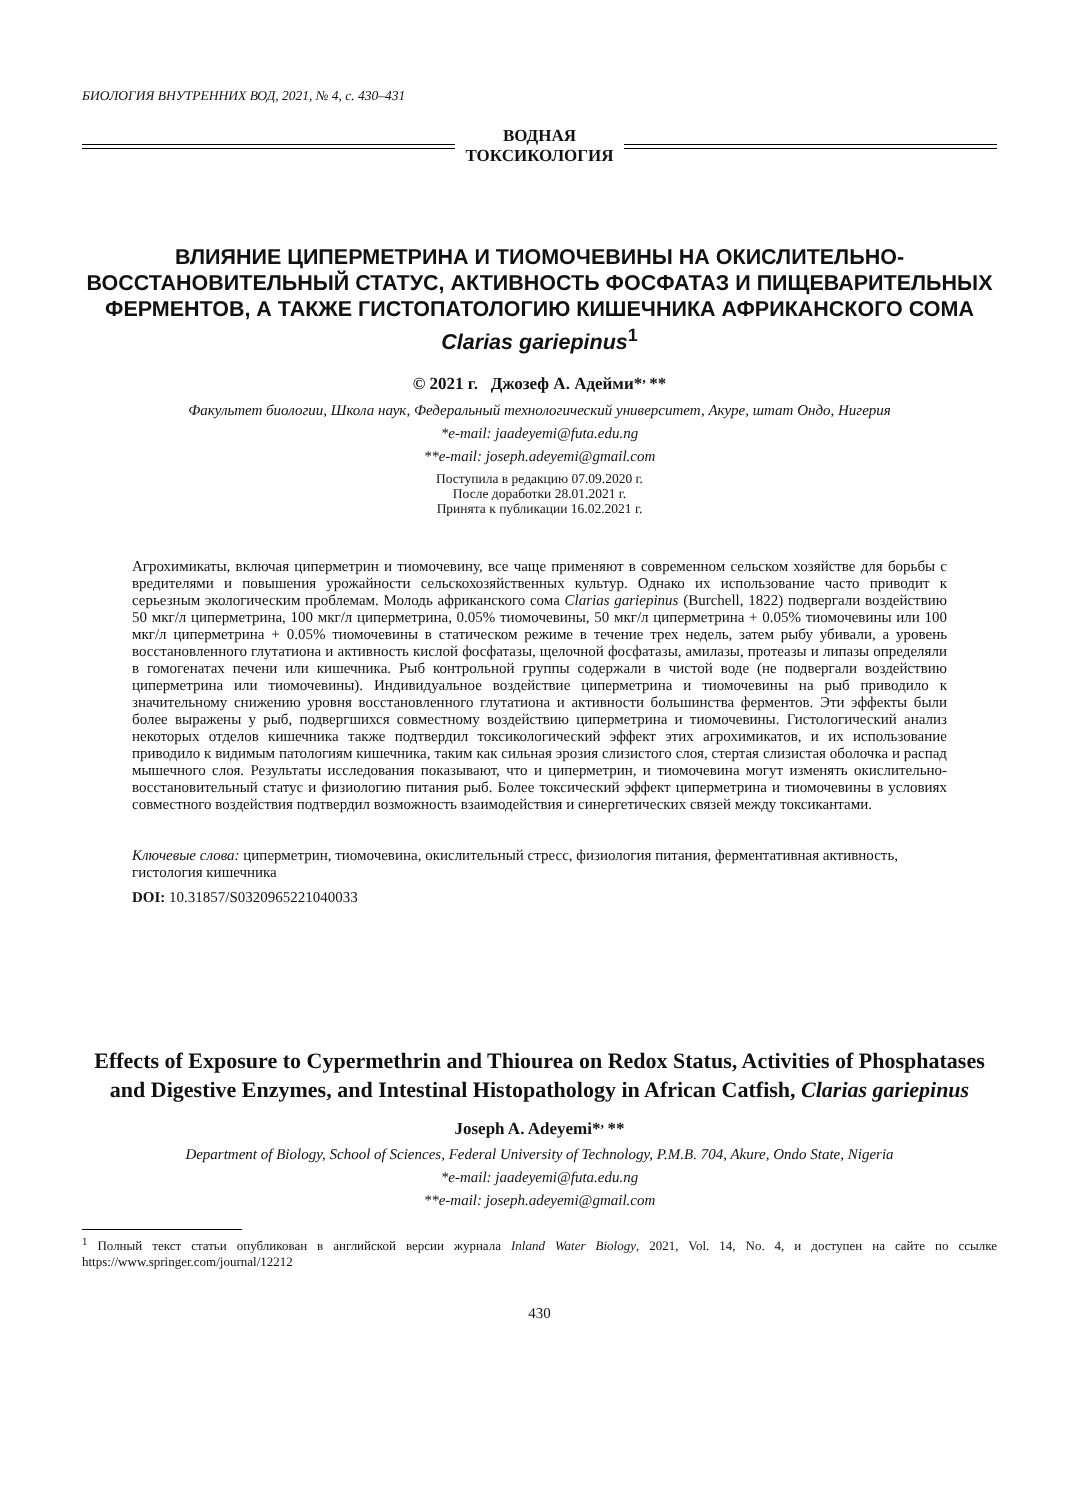БИОЛОГИЯ ВНУТРЕННИХ ВОД, 2021, № 4, с. 430–431
ВОДНАЯ
ТОКСИКОЛОГИЯ
ВЛИЯНИЕ ЦИПЕРМЕТРИНА И ТИОМОЧЕВИНЫ НА ОКИСЛИТЕЛЬНО-ВОССТАНОВИТЕЛЬНЫЙ СТАТУС, АКТИВНОСТЬ ФОСФАТАЗ И ПИЩЕВАРИТЕЛЬНЫХ ФЕРМЕНТОВ, А ТАКЖЕ ГИСТОПАТОЛОГИЮ КИШЕЧНИКА АФРИКАНСКОГО СОМА Clarias gariepinus<sup>1</sup>
© 2021 г. Джозеф А. Адейми*<sup>,</sup>**
Факультет биологии, Школа наук, Федеральный технологический университет, Акуре, штат Ондо, Нигерия
*e-mail: jaadeyemi@futa.edu.ng
**e-mail: joseph.adeyemi@gmail.com
Поступила в редакцию 07.09.2020 г.
После доработки 28.01.2021 г.
Принята к публикации 16.02.2021 г.
Агрохимикаты, включая циперметрин и тиомочевину, все чаще применяют в современном сельском хозяйстве для борьбы с вредителями и повышения урожайности сельскохозяйственных культур. Однако их использование часто приводит к серьезным экологическим проблемам. Молодь африканского сома Clarias gariepinus (Burchell, 1822) подвергали воздействию 50 мкг/л циперметрина, 100 мкг/л циперметрина, 0.05% тиомочевины, 50 мкг/л циперметрина + 0.05% тиомочевины или 100 мкг/л циперметрина + 0.05% тиомочевины в статическом режиме в течение трех недель, затем рыбу убивали, а уровень восстановленного глутатиона и активность кислой фосфатазы, щелочной фосфатазы, амилазы, протеазы и липазы определяли в гомогенатах печени или кишечника. Рыб контрольной группы содержали в чистой воде (не подвергали воздействию циперметрина или тиомочевины). Индивидуальное воздействие циперметрина и тиомочевины на рыб приводило к значительному снижению уровня восстановленного глутатиона и активности большинства ферментов. Эти эффекты были более выражены у рыб, подвергшихся совместному воздействию циперметрина и тиомочевины. Гистологический анализ некоторых отделов кишечника также подтвердил токсикологический эффект этих агрохимикатов, и их использование приводило к видимым патологиям кишечника, таким как сильная эрозия слизистого слоя, стертая слизистая оболочка и распад мышечного слоя. Результаты исследования показывают, что и циперметрин, и тиомочевина могут изменять окислительно-восстановительный статус и физиологию питания рыб. Более токсический эффект циперметрина и тиомочевины в условиях совместного воздействия подтвердил возможность взаимодействия и синергетических связей между токсикантами.
Ключевые слова: циперметрин, тиомочевина, окислительный стресс, физиология питания, ферментативная активность, гистология кишечника
DOI: 10.31857/S0320965221040033
Effects of Exposure to Cypermethrin and Thiourea on Redox Status, Activities of Phosphatases and Digestive Enzymes, and Intestinal Histopathology in African Catfish, Clarias gariepinus
Joseph A. Adeyemi*<sup>,</sup>**
Department of Biology, School of Sciences, Federal University of Technology, P.M.B. 704, Akure, Ondo State, Nigeria
*e-mail: jaadeyemi@futa.edu.ng
**e-mail: joseph.adeyemi@gmail.com
<sup>1</sup> Полный текст статьи опубликован в английской версии журнала Inland Water Biology, 2021, Vol. 14, No. 4, и доступен на сайте по ссылке https://www.springer.com/journal/12212
430